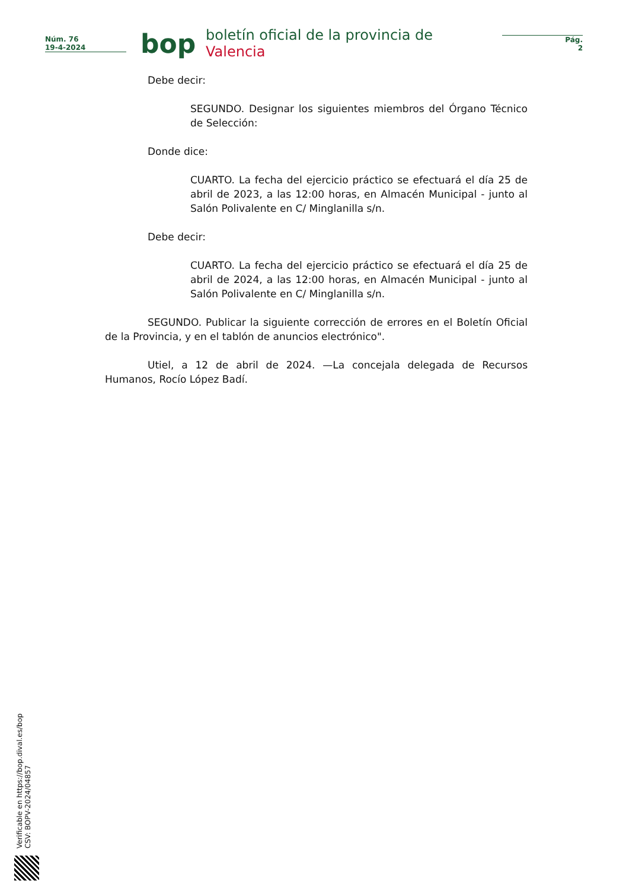Núm. 76
19-4-2024
bop
boletín oficial de la provincia de Valencia
Pág.
2
Debe decir:
SEGUNDO. Designar los siguientes miembros del Órgano Técnico de Selección:
Donde dice:
CUARTO. La fecha del ejercicio práctico se efectuará el día 25 de abril de 2023, a las 12:00 horas, en Almacén Municipal - junto al Salón Polivalente en C/ Minglanilla s/n.
Debe decir:
CUARTO. La fecha del ejercicio práctico se efectuará el día 25 de abril de 2024, a las 12:00 horas, en Almacén Municipal - junto al Salón Polivalente en C/ Minglanilla s/n.
SEGUNDO. Publicar la siguiente corrección de errores en el Boletín Oficial de la Provincia, y en el tablón de anuncios electrónico".
Utiel, a 12 de abril de 2024. —La concejala delegada de Recursos Humanos, Rocío López Badí.
Verificable en https://bop.dival.es/bop
CSV: BOPV-2024/04857